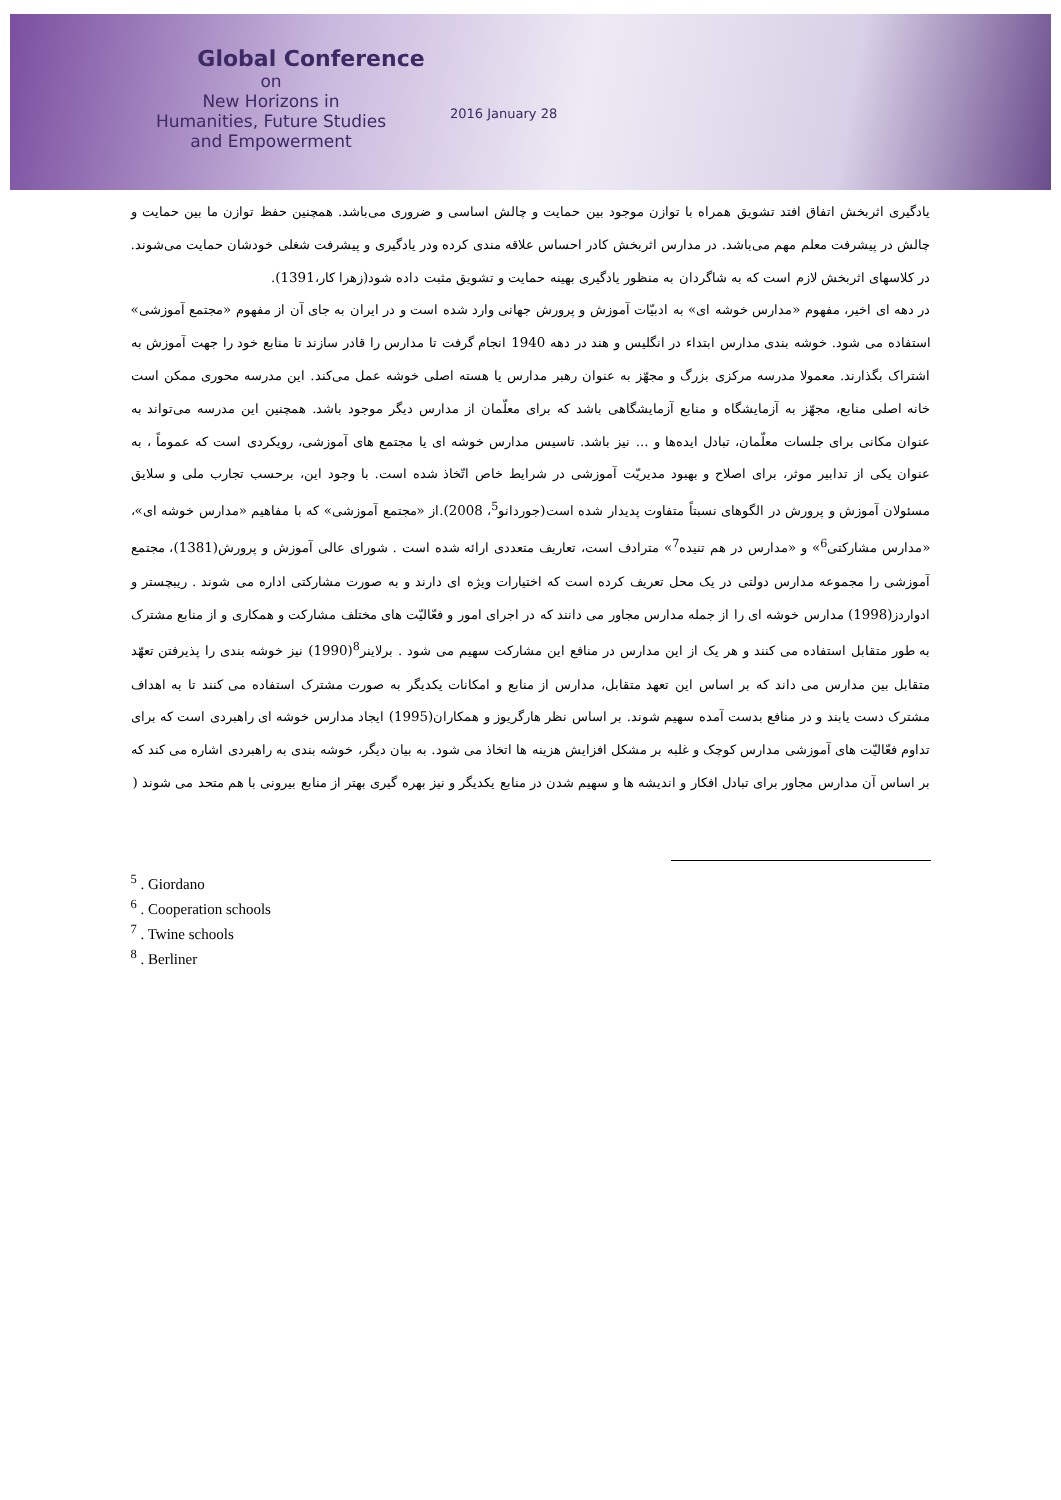Global Conference
on
New Horizons in
Humanities, Future Studies
and Empowerment
2016 January 28
یادگیری اثربخش اتفاق افتد تشویق همراه با توازن موجود بین حمایت و چالش اساسی و ضروری می‌باشد. همچنین حفظ توازن ما بین حمایت و چالش در پیشرفت معلم مهم می‌باشد. در مدارس اثربخش کادر احساس علاقه مندی کرده ودر یادگیری و پیشرفت شغلی خودشان حمایت می‌شوند. در کلاسهای اثربخش لازم است که به شاگردان به منظور یادگیری بهینه حمایت و تشویق مثبت داده شود(زهرا کار،1391).
در دهه ای اخیر، مفهوم «مدارس خوشه ای» به ادبیّات آموزش و پرورش جهانی وارد شده است و در ایران به جای آن از مفهوم «مجتمع آموزشی» استفاده می شود. خوشه بندی مدارس ابتداء در انگلیس و هند در دهه 1940 انجام گرفت تا مدارس را قادر سازند تا منابع خود را جهت آموزش به اشتراک بگذارند. معمولا مدرسه مرکزی بزرگ و مجهّز به عنوان رهبر مدارس یا هسته اصلی خوشه عمل می‌کند. این مدرسه محوری ممکن است خانه اصلی منابع، مجهّز به آزمایشگاه و منابع آزمایشگاهی باشد که برای معلّمان از مدارس دیگر موجود باشد. همچنین این مدرسه می‌تواند به عنوان مکانی برای جلسات معلّمان، تبادل ایده‌ها و ... نیز باشد. تاسیس مدارس خوشه ای یا مجتمع های آموزشی، رویکردی است که عموماً ، به عنوان یکی از تدابیر موثر، برای اصلاح و بهبود مدیریّت آموزشی در شرایط خاص اتّخاذ شده است. با وجود این، برحسب تجارب ملی و سلایق مسئولان آموزش و پرورش در الگوهای نسبتاً متفاوت پدیدار شده است(جوردانو<sup>5</sup>، 2008).از «مجتمع آموزشی» که با مفاهیم «مدارس خوشه ای»، «مدارس مشارکتی<sup>6</sup>» و «مدارس در هم تنیده<sup>7</sup>» مترادف است، تعاریف متعددی ارائه شده است . شورای عالی آموزش و پرورش(1381)، مجتمع آموزشی را مجموعه مدارس دولتی در یک محل تعریف کرده است که اختیارات ویژه ای دارند و به صورت مشارکتی اداره می شوند . ریبچستر و ادواردز(1998) مدارس خوشه ای را از جمله مدارس مجاور می دانند که در اجرای امور و فعّالیّت های مختلف مشارکت و همکاری و از منابع مشترک به طور متقابل استفاده می کنند و هر یک از این مدارس در منافع این مشارکت سهیم می شود . برلاینر<sup>8</sup>(1990) نیز خوشه بندی را پذیرفتن تعهّد متقابل بین مدارس می داند که بر اساس این تعهد متقابل، مدارس از منابع و امکانات یکدیگر به صورت مشترک استفاده می کنند تا به اهداف مشترک دست یابند و در منافع بدست آمده سهیم شوند. بر اساس نظر هارگریوز و همکاران(1995) ایجاد مدارس خوشه ای راهبردی است که برای تداوم فعّالیّت های آموزشی مدارس کوچک و غلبه بر مشکل افزایش هزینه ها اتخاذ می شود. به بیان دیگر، خوشه بندی به راهبردی اشاره می کند که بر اساس آن مدارس مجاور برای تبادل افکار و اندیشه ها و سهیم شدن در منابع یکدیگر و نیز بهره گیری بهتر از منابع بیرونی با هم متحد می شوند (
<sup>5</sup> . Giordano
<sup>6</sup> . Cooperation schools
<sup>7</sup> . Twine schools
<sup>8</sup> . Berliner